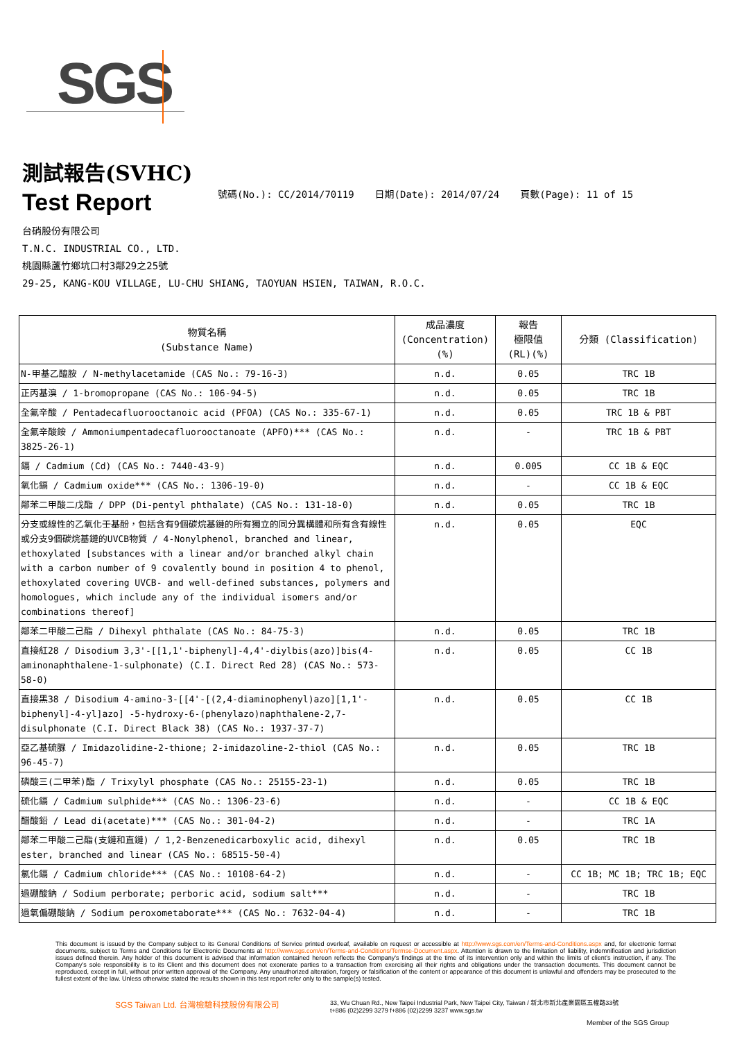SGS
測試報告(SVHC)
Test Report
號碼(No.): CC/2014/70119 日期(Date): 2014/07/24 頁數(Page): 11 of 15
台硝股份有限公司
T.N.C. INDUSTRIAL CO., LTD.
桃園縣蘆竹鄉坑口村3鄰29之25號
29-25, KANG-KOU VILLAGE, LU-CHU SHIANG, TAOYUAN HSIEN, TAIWAN, R.O.C.
| 物質名稱 (Substance Name) | 成品濃度 (Concentration) (%) | 報告 極限值 (RL)(%) | 分類 (Classification) |
| --- | --- | --- | --- |
| N-甲基乙醯胺 / N-methylacetamide (CAS No.: 79-16-3) | n.d. | 0.05 | TRC 1B |
| 正丙基溴 / 1-bromopropane (CAS No.: 106-94-5) | n.d. | 0.05 | TRC 1B |
| 全氟辛酸 / Pentadecafluorooctanoic acid (PFOA) (CAS No.: 335-67-1) | n.d. | 0.05 | TRC 1B & PBT |
| 全氟辛酸銨 / Ammoniumpentadecafluorooctanoate (APFO)*** (CAS No.: 3825-26-1) | n.d. | - | TRC 1B & PBT |
| 鎘 / Cadmium (Cd) (CAS No.: 7440-43-9) | n.d. | 0.005 | CC 1B & EQC |
| 氧化鎘 / Cadmium oxide*** (CAS No.: 1306-19-0) | n.d. | - | CC 1B & EQC |
| 鄰苯二甲酸二戊酯 / DPP (Di-pentyl phthalate) (CAS No.: 131-18-0) | n.d. | 0.05 | TRC 1B |
| 分支或線性的乙氧化壬基酚，包括含有9個碳烷基鏈的所有獨立的同分異構體和所有含有線性或分支9個碳烷基鏈的UVCB物質 / 4-Nonylphenol, branched and linear, ethoxylated [substances with a linear and/or branched alkyl chain with a carbon number of 9 covalently bound in position 4 to phenol, ethoxylated covering UVCB- and well-defined substances, polymers and homologues, which include any of the individual isomers and/or combinations thereof] | n.d. | 0.05 | EQC |
| 鄰苯二甲酸二己酯 / Dihexyl phthalate (CAS No.: 84-75-3) | n.d. | 0.05 | TRC 1B |
| 直接紅28 / Disodium 3,3'-[[1,1'-biphenyl]-4,4'-diylbis(azo)]bis(4-aminonaphthalene-1-sulphonate) (C.I. Direct Red 28) (CAS No.: 573-58-0) | n.d. | 0.05 | CC 1B |
| 直接黑38 / Disodium 4-amino-3-[[4'-[(2,4-diaminophenyl)azo][1,1'-biphenyl]-4-yl]azo] -5-hydroxy-6-(phenylazo)naphthalene-2,7-disulphonate (C.I. Direct Black 38) (CAS No.: 1937-37-7) | n.d. | 0.05 | CC 1B |
| 亞乙基硫脲 / Imidazolidine-2-thione; 2-imidazoline-2-thiol (CAS No.: 96-45-7) | n.d. | 0.05 | TRC 1B |
| 磷酸三(二甲苯)酯 / Trixylyl phosphate (CAS No.: 25155-23-1) | n.d. | 0.05 | TRC 1B |
| 硫化鎘 / Cadmium sulphide*** (CAS No.: 1306-23-6) | n.d. | - | CC 1B & EQC |
| 醋酸鉛 / Lead di(acetate)*** (CAS No.: 301-04-2) | n.d. | - | TRC 1A |
| 鄰苯二甲酸二己酯(支鏈和直鏈) / 1,2-Benzenedicarboxylic acid, dihexyl ester, branched and linear (CAS No.: 68515-50-4) | n.d. | 0.05 | TRC 1B |
| 氯化鎘 / Cadmium chloride*** (CAS No.: 10108-64-2) | n.d. | - | CC 1B; MC 1B; TRC 1B; EQC |
| 過硼酸鈉 / Sodium perborate; perboric acid, sodium salt*** | n.d. | - | TRC 1B |
| 過氧偏硼酸鈉 / Sodium peroxometaborate*** (CAS No.: 7632-04-4) | n.d. | - | TRC 1B |
This document is issued by the Company subject to its General Conditions of Service printed overleaf, available on request or accessible at http://www.sgs.com/en/Terms-and-Conditions.aspx and, for electronic format documents, subject to Terms and Conditions for Electronic Documents at http://www.sgs.com/en/Terms-and-Conditions/Termse-Document.aspx. Attention is drawn to the limitation of liability, indemnification and jurisdiction issues defined therein. Any holder of this document is advised that information contained hereon reflects the Company's findings at the time of its intervention only and within the limits of client's instruction, if any. The Company's sole responsibility is to its Client and this document does not exonerate parties to a transaction from exercising all their rights and obligations under the transaction documents. This document cannot be reproduced, except in full, without prior written approval of the Company. Any unauthorized alteration, forgery or falsification of the content or appearance of this document is unlawful and offenders may be prosecuted to the fullest extent of the law. Unless otherwise stated the results shown in this test report refer only to the sample(s) tested.
SGS Taiwan Ltd. 台灣檢驗科技股份有限公司
33, Wu Chuan Rd., New Taipei Industrial Park, New Taipei City, Taiwan / 新北市新北產業園區五權路33號
t+886 (02)2299 3279 f+886 (02)2299 3237 www.sgs.tw
Member of the SGS Group